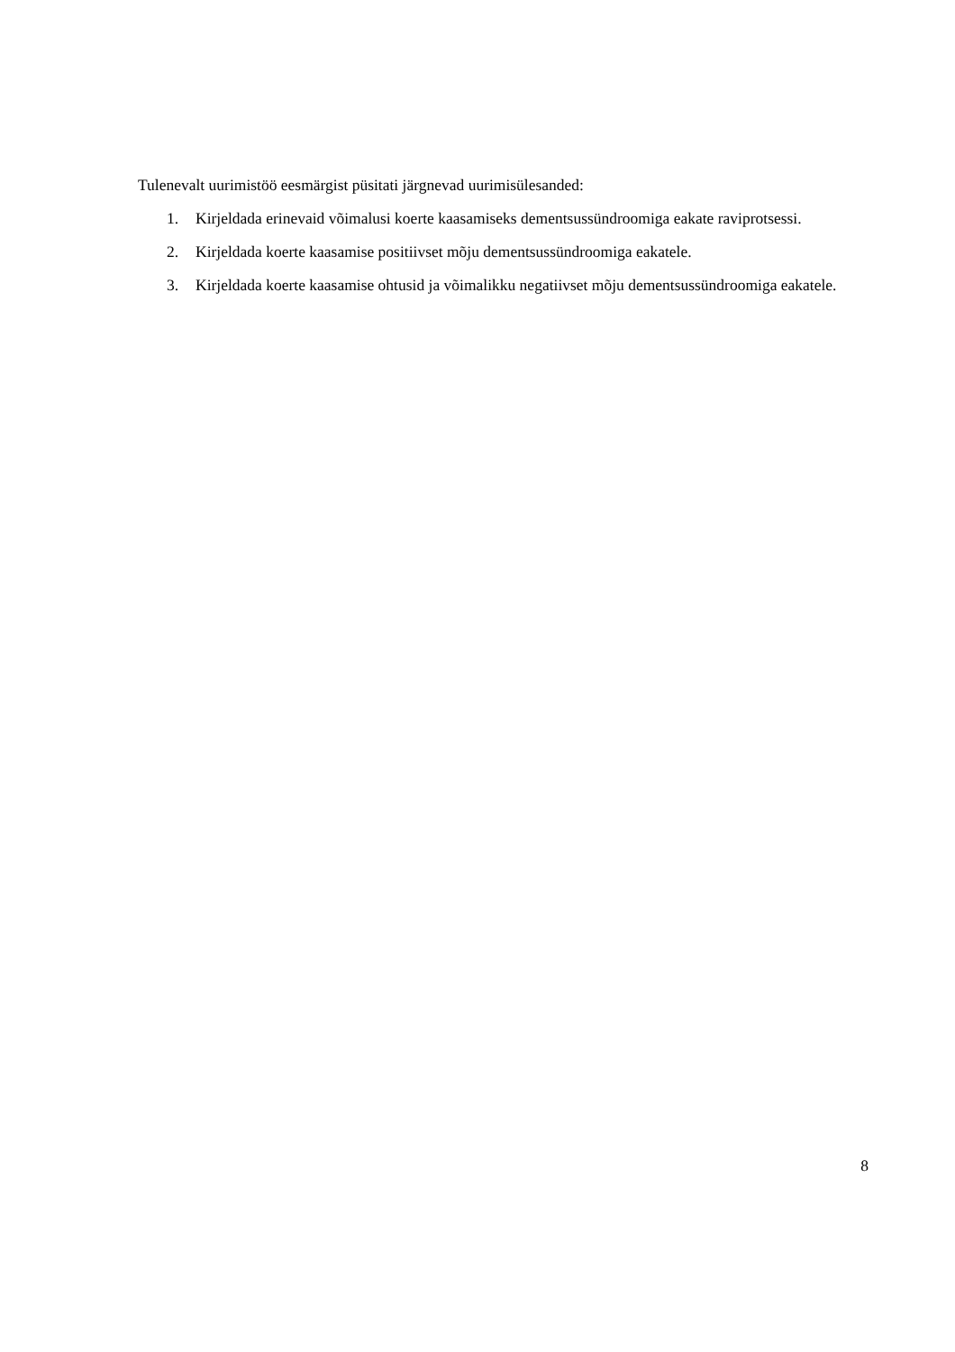Tulenevalt uurimistöö eesmärgist püsitati järgnevad uurimisülesanded:
1. Kirjeldada erinevaid võimalusi koerte kaasamiseks dementsussündroomiga eakate raviprotsessi.
2. Kirjeldada koerte kaasamise positiivset mõju dementsussündroomiga eakatele.
3. Kirjeldada koerte kaasamise ohtusid ja võimalikku negatiivset mõju dementsussündroomiga eakatele.
8